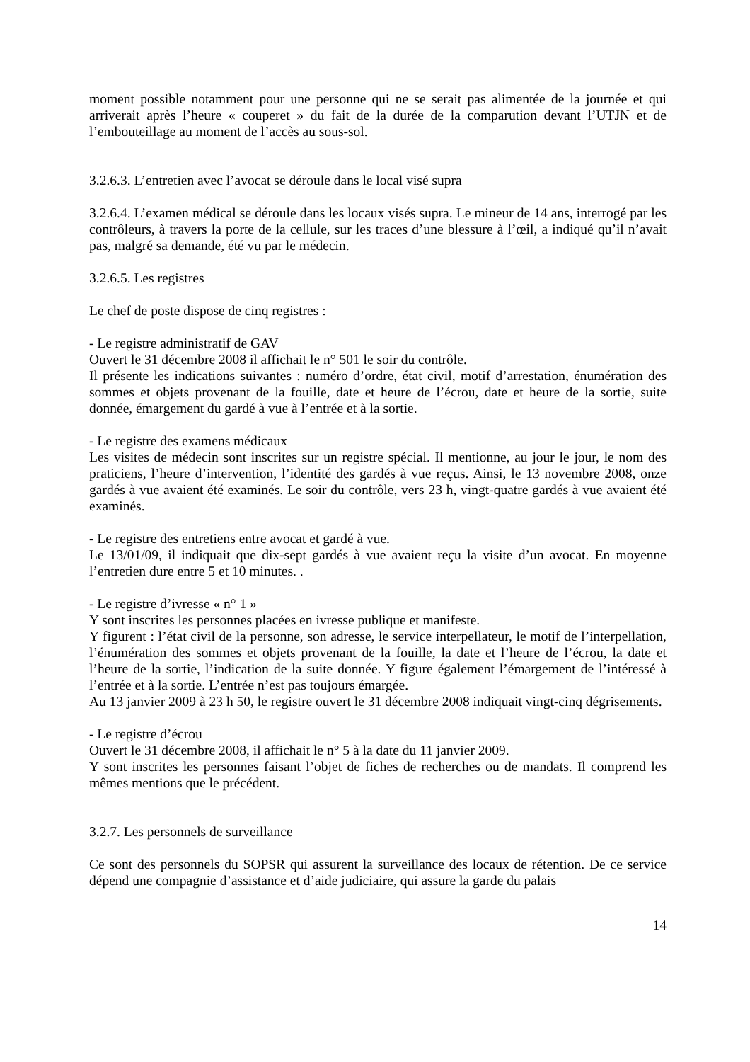moment possible notamment pour une personne qui ne se serait pas alimentée de la journée et qui arriverait après l’heure « couperet » du fait de la durée de la comparution devant l’UTJN et de l’embouteillage au moment de l’accès au sous-sol.
3.2.6.3. L’entretien avec l’avocat se déroule dans le local visé supra
3.2.6.4. L’examen médical se déroule dans les locaux visés supra. Le mineur de 14 ans, interrogé par les contrôleurs, à travers la porte de la cellule, sur les traces d’une blessure à l’œil, a indiqué qu’il n’avait pas, malgré sa demande, été vu par le médecin.
3.2.6.5. Les registres
Le chef de poste dispose de cinq registres :
- Le registre administratif de GAV
Ouvert le 31 décembre 2008 il affichait le n° 501 le soir du contrôle.
Il présente les indications suivantes : numéro d’ordre, état civil, motif d’arrestation, énumération des sommes et objets provenant de la fouille, date et heure de l’écrou, date et heure de la sortie, suite donnée, émargement du gardé à vue à l’entrée et à la sortie.
- Le registre des examens médicaux
Les visites de médecin sont inscrites sur un registre spécial. Il mentionne, au jour le jour, le nom des praticiens, l’heure d’intervention, l’identité des gardés à vue reçus. Ainsi, le 13 novembre 2008, onze gardés à vue avaient été examinés. Le soir du contrôle, vers 23 h, vingt-quatre gardés à vue avaient été examinés.
- Le registre des entretiens entre avocat et gardé à vue.
Le 13/01/09, il indiquait que dix-sept gardés à vue avaient reçu la visite d’un avocat. En moyenne l’entretien dure entre 5 et 10 minutes. .
- Le registre d’ivresse « n° 1 »
Y sont inscrites les personnes placées en ivresse publique et manifeste.
Y figurent : l’état civil de la personne, son adresse, le service interpellateur, le motif de l’interpellation, l’énumération des sommes et objets provenant de la fouille, la date et l’heure de l’écrou, la date et l’heure de la sortie, l’indication de la suite donnée. Y figure également l’émargement de l’intéressé à l’entrée et à la sortie. L’entrée n’est pas toujours émargée.
Au 13 janvier 2009 à 23 h 50, le registre ouvert le 31 décembre 2008 indiquait vingt-cinq dégrisements.
- Le registre d’écrou
Ouvert le 31 décembre 2008, il affichait le n° 5 à la date du 11 janvier 2009.
Y sont inscrites les personnes faisant l’objet de fiches de recherches ou de mandats. Il comprend les mêmes mentions que le précédent.
3.2.7. Les personnels de surveillance
Ce sont des personnels du SOPSR qui assurent la surveillance des locaux de rétention. De ce service dépend une compagnie d’assistance et d’aide judiciaire, qui assure la garde du palais
14